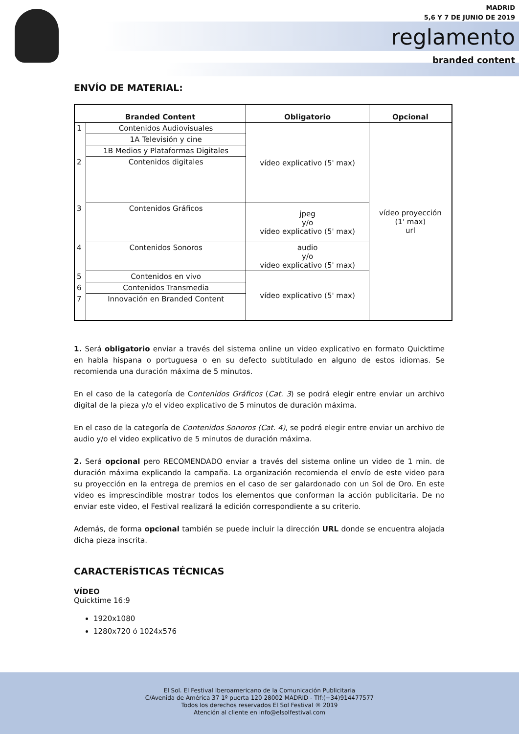MADRID
5,6 Y 7 DE JUNIO DE 2019
reglamento
branded content
ENVÍO DE MATERIAL:
| Branded Content | | Obligatorio | Opcional |
| --- | --- | --- | --- |
| 1 | Contenidos Audiovisuales | vídeo explicativo (5' max) | vídeo proyección (1' max) url |
| | 1A Televisión y cine | | |
| | 1B Medios y Plataformas Digitales | | |
| 2 | Contenidos digitales | | |
| 3 | Contenidos Gráficos | jpeg y/o vídeo explicativo (5' max) | |
| 4 | Contenidos Sonoros | audio y/o vídeo explicativo (5' max) | |
| 5 | Contenidos en vivo | vídeo explicativo (5' max) | |
| 6 | Contenidos Transmedia | | |
| 7 | Innovación en Branded Content | | |
1. Será obligatorio enviar a través del sistema online un video explicativo en formato Quicktime en habla hispana o portuguesa o en su defecto subtitulado en alguno de estos idiomas. Se recomienda una duración máxima de 5 minutos.
En el caso de la categoría de Contenidos Gráficos (Cat. 3) se podrá elegir entre enviar un archivo digital de la pieza y/o el video explicativo de 5 minutos de duración máxima.
En el caso de la categoría de Contenidos Sonoros (Cat. 4), se podrá elegir entre enviar un archivo de audio y/o el video explicativo de 5 minutos de duración máxima.
2. Será opcional pero RECOMENDADO enviar a través del sistema online un video de 1 min. de duración máxima explicando la campaña. La organización recomienda el envío de este video para su proyección en la entrega de premios en el caso de ser galardonado con un Sol de Oro. En este video es imprescindible mostrar todos los elementos que conforman la acción publicitaria. De no enviar este video, el Festival realizará la edición correspondiente a su criterio.
Además, de forma opcional también se puede incluir la dirección URL donde se encuentra alojada dicha pieza inscrita.
CARACTERÍSTICAS TÉCNICAS
VÍDEO
Quicktime 16:9
1920x1080
1280x720 ó 1024x576
El Sol. El Festival Iberoamericano de la Comunicación Publicitaria
C/Avenida de América 37 1º puerta 120 28002 MADRID - Tlf:(+34)914477577
Todos los derechos reservados El Sol Festival ® 2019
Atención al cliente en info@elsolfestival.com